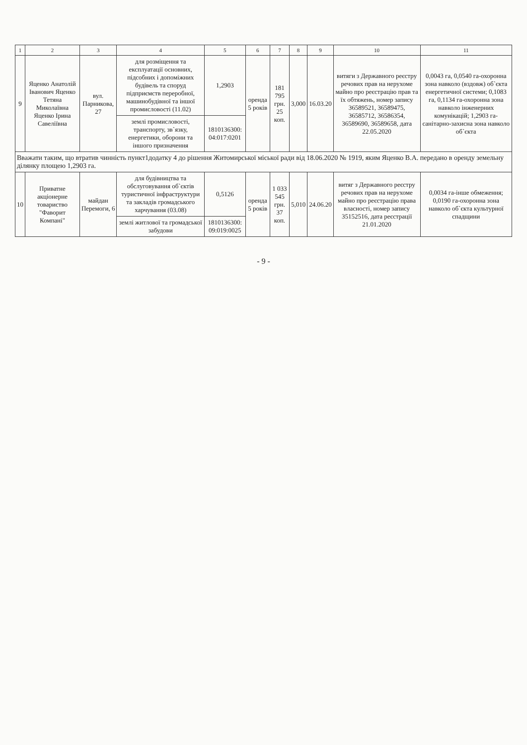| 1 | 2 | 3 | 4 | 5 | 6 | 7 | 8 | 9 | 10 | 11 |
| --- | --- | --- | --- | --- | --- | --- | --- | --- | --- | --- |
| 9 | Яценко Анатолій Іванович Яценко Тетяна Миколаївна Яценко Ірина Савеліївна | вул. Парникова, 27 | для розміщення та експлуатації основних, підсобних і допоміжних будівель та споруд підприємств переробної, машинобудівної та іншої промисловості (11.02) | 1,2903 | оренда 5 років | 181 795 грн. 25 коп. | 3,000 | 16.03.20 | витяги з Державного реєстру речових прав на нерухоме майно про реєстрацію прав та їх обтяжень, номер запису 36589521, 36589475, 36585712, 36586354, 36589690, 36589658, дата 22.05.2020 | 0,0043 га, 0,0540 га-охоронна зона навколо (вздовж) об`єкта енергетичної системи; 0,1083 га, 0,1134 га-охоронна зона навколо інженерних комунікацій; 1,2903 га-санітарно-захисна зона навколо об`єкта |
| | | | землі промисловості, транспорту, зв`язку, енергетики, оборони та іншого призначення | 1810136300: 04:017:0201 | | | | | | |
| Вважати таким, що втратив чинність пункт1додатку 4 до рішення Житомирської міської ради від 18.06.2020 № 1919, яким Яценко В.А. передано в оренду земельну ділянку площею 1,2903 га. | | | | | | | | | | |
| 10 | Приватне акціонерне товариство "Фаворит Компані" | майдан Перемоги, 6 | для будівництва та обслуговування об`єктів туристичної інфраструктури та закладів громадського харчування (03.08) | 0,5126 | оренда 5 років | 1 033 545 грн. 37 коп. | 5,010 | 24.06.20 | витяг з Державного реєстру речових прав на нерухоме майно про реєстрацію права власності, номер запису 35152516, дата реєстрації 21.01.2020 | 0,0034 га-інше обмеження; 0,0190 га-охоронна зона навколо об`єкта культурної спадщини |
| | | | землі житлової та громадської забудови | 1810136300: 09:019:0025 | | | | | | |
- 9 -